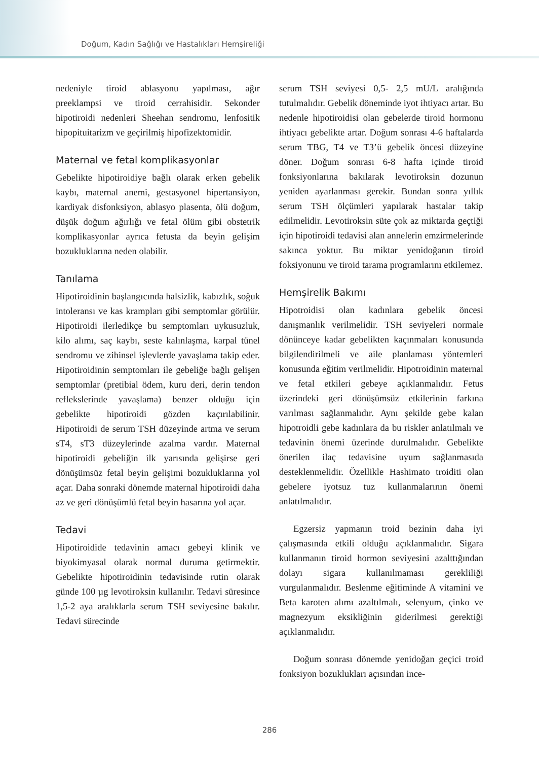Doğum, Kadın Sağlığı ve Hastalıkları Hemşireliği
nedeniyle tiroid ablasyonu yapılması, ağır preeklampsi ve tiroid cerrahisidir. Sekonder hipotiroidi nedenleri Sheehan sendromu, lenfositik hipopituitarizm ve geçirilmiş hipofizektomidir.
Maternal ve fetal komplikasyonlar
Gebelikte hipotiroidiye bağlı olarak erken gebelik kaybı, maternal anemi, gestasyonel hipertansiyon, kardiyak disfonksiyon, ablasyo plasenta, ölü doğum, düşük doğum ağırlığı ve fetal ölüm gibi obstetrik komplikasyonlar ayrıca fetusta da beyin gelişim bozukluklarına neden olabilir.
Tanılama
Hipotiroidinin başlangıcında halsizlik, kabızlık, soğuk intoleransı ve kas krampları gibi semptomlar görülür. Hipotiroidi ilerledikçe bu semptomları uykusuzluk, kilo alımı, saç kaybı, seste kalınlaşma, karpal tünel sendromu ve zihinsel işlevlerde yavaşlama takip eder. Hipotiroidinin semptomları ile gebeliğe bağlı gelişen semptomlar (pretibial ödem, kuru deri, derin tendon reflekslerinde yavaşlama) benzer olduğu için gebelikte hipotiroidi gözden kaçırılabilinir. Hipotiroidi de serum TSH düzeyinde artma ve serum sT4, sT3 düzeylerinde azalma vardır. Maternal hipotiroidi gebeliğin ilk yarısında gelişirse geri dönüşümsüz fetal beyin gelişimi bozukluklarına yol açar. Daha sonraki dönemde maternal hipotiroidi daha az ve geri dönüşümlü fetal beyin hasarına yol açar.
Tedavi
Hipotiroidide tedavinin amacı gebeyi klinik ve biyokimyasal olarak normal duruma getirmektir. Gebelikte hipotiroidinin tedavisinde rutin olarak günde 100 µg levotiroksin kullanılır. Tedavi süresince 1,5-2 aya aralıklarla serum TSH seviyesine bakılır. Tedavi sürecinde
serum TSH seviyesi 0,5- 2,5 mU/L aralığında tutulmalıdır. Gebelik döneminde iyot ihtiyacı artar. Bu nedenle hipotiroidisi olan gebelerde tiroid hormonu ihtiyacı gebelikte artar. Doğum sonrası 4-6 haftalarda serum TBG, T4 ve T3’ü gebelik öncesi düzeyine döner. Doğum sonrası 6-8 hafta içinde tiroid fonksiyonlarına bakılarak levotiroksin dozunun yeniden ayarlanması gerekir. Bundan sonra yıllık serum TSH ölçümleri yapılarak hastalar takip edilmelidir. Levotiroksin süte çok az miktarda geçtiği için hipotiroidi tedavisi alan annelerin emzirmelerinde sakınca yoktur. Bu miktar yenidoğanın tiroid foksiyonunu ve tiroid tarama programlarını etkilemez.
Hemşirelik Bakımı
Hipotroidisi olan kadınlara gebelik öncesi danışmanlık verilmelidir. TSH seviyeleri normale dönünceye kadar gebelikten kaçınmaları konusunda bilgilendirilmeli ve aile planlaması yöntemleri konusunda eğitim verilmelidir. Hipotroidinin maternal ve fetal etkileri gebeye açıklanmalıdır. Fetus üzerindeki geri dönüşümsüz etkilerinin farkına varılması sağlanmalıdır. Aynı şekilde gebe kalan hipotroidli gebe kadınlara da bu riskler anlatılmalı ve tedavinin önemi üzerinde durulmalıdır. Gebelikte önerilen ilaç tedavisine uyum sağlanmasıda desteklenmelidir. Özellikle Hashimato troiditi olan gebelere iyotsuz tuz kullanmalarının önemi anlatılmalıdır.
Egzersiz yapmanın troid bezinin daha iyi çalışmasında etkili olduğu açıklanmalıdır. Sigara kullanmanın tiroid hormon seviyesini azalttığından dolayı sigara kullanılmaması gerekliliği vurgulanmalıdır. Beslenme eğitiminde A vitamini ve Beta karoten alımı azaltılmalı, selenyum, çinko ve magnezyum eksikliğinin giderilmesi gerektiği açıklanmalıdır.
Doğum sonrası dönemde yenidoğan geçici troid fonksiyon bozuklukları açısından ince-
286